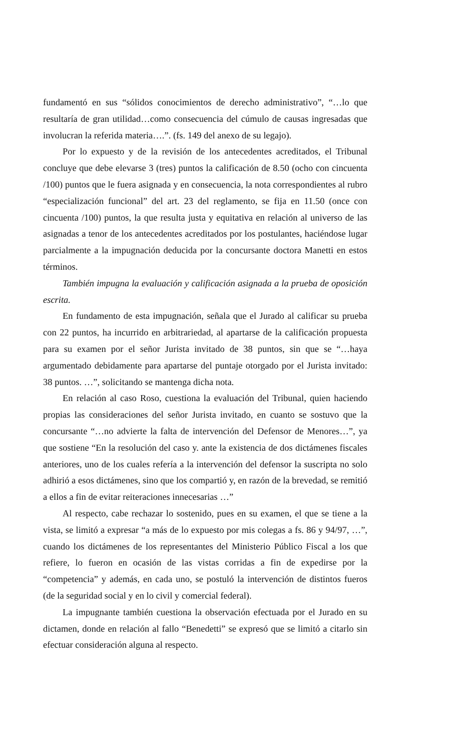fundamentó en sus “sólidos conocimientos de derecho administrativo”, “…lo que resultaría de gran utilidad…como consecuencia del cúmulo de causas ingresadas que involucran la referida materia….”. (fs. 149 del anexo de su legajo).
Por lo expuesto y de la revisión de los antecedentes acreditados, el Tribunal concluye que debe elevarse 3 (tres) puntos la calificación de 8.50 (ocho con cincuenta /100) puntos que le fuera asignada y en consecuencia, la nota correspondientes al rubro “especialización funcional” del art. 23 del reglamento, se fija en 11.50 (once con cincuenta /100) puntos, la que resulta justa y equitativa en relación al universo de las asignadas a tenor de los antecedentes acreditados por los postulantes, haciéndose lugar parcialmente a la impugnación deducida por la concursante doctora Manetti en estos términos.
También impugna la evaluación y calificación asignada a la prueba de oposición escrita.
En fundamento de esta impugnación, señala que el Jurado al calificar su prueba con 22 puntos, ha incurrido en arbitrariedad, al apartarse de la calificación propuesta para su examen por el señor Jurista invitado de 38 puntos, sin que se “…haya argumentado debidamente para apartarse del puntaje otorgado por el Jurista invitado: 38 puntos. …”, solicitando se mantenga dicha nota.
En relación al caso Roso, cuestiona la evaluación del Tribunal, quien haciendo propias las consideraciones del señor Jurista invitado, en cuanto se sostuvo que la concursante “…no advierte la falta de intervención del Defensor de Menores…”, ya que sostiene “En la resolución del caso y. ante la existencia de dos dictámenes fiscales anteriores, uno de los cuales refería a la intervención del defensor la suscripta no solo adhirió a esos dictámenes, sino que los compartió y, en razón de la brevedad, se remitió a ellos a fin de evitar reiteraciones innecesarias …”
Al respecto, cabe rechazar lo sostenido, pues en su examen, el que se tiene a la vista, se limitó a expresar “a más de lo expuesto por mis colegas a fs. 86 y 94/97, …”, cuando los dictámenes de los representantes del Ministerio Público Fiscal a los que refiere, lo fueron en ocasión de las vistas corridas a fin de expedirse por la “competencia” y además, en cada uno, se postuló la intervención de distintos fueros (de la seguridad social y en lo civil y comercial federal).
La impugnante también cuestiona la observación efectuada por el Jurado en su dictamen, donde en relación al fallo “Benedetti” se expresó que se limitó a citarlo sin efectuar consideración alguna al respecto.